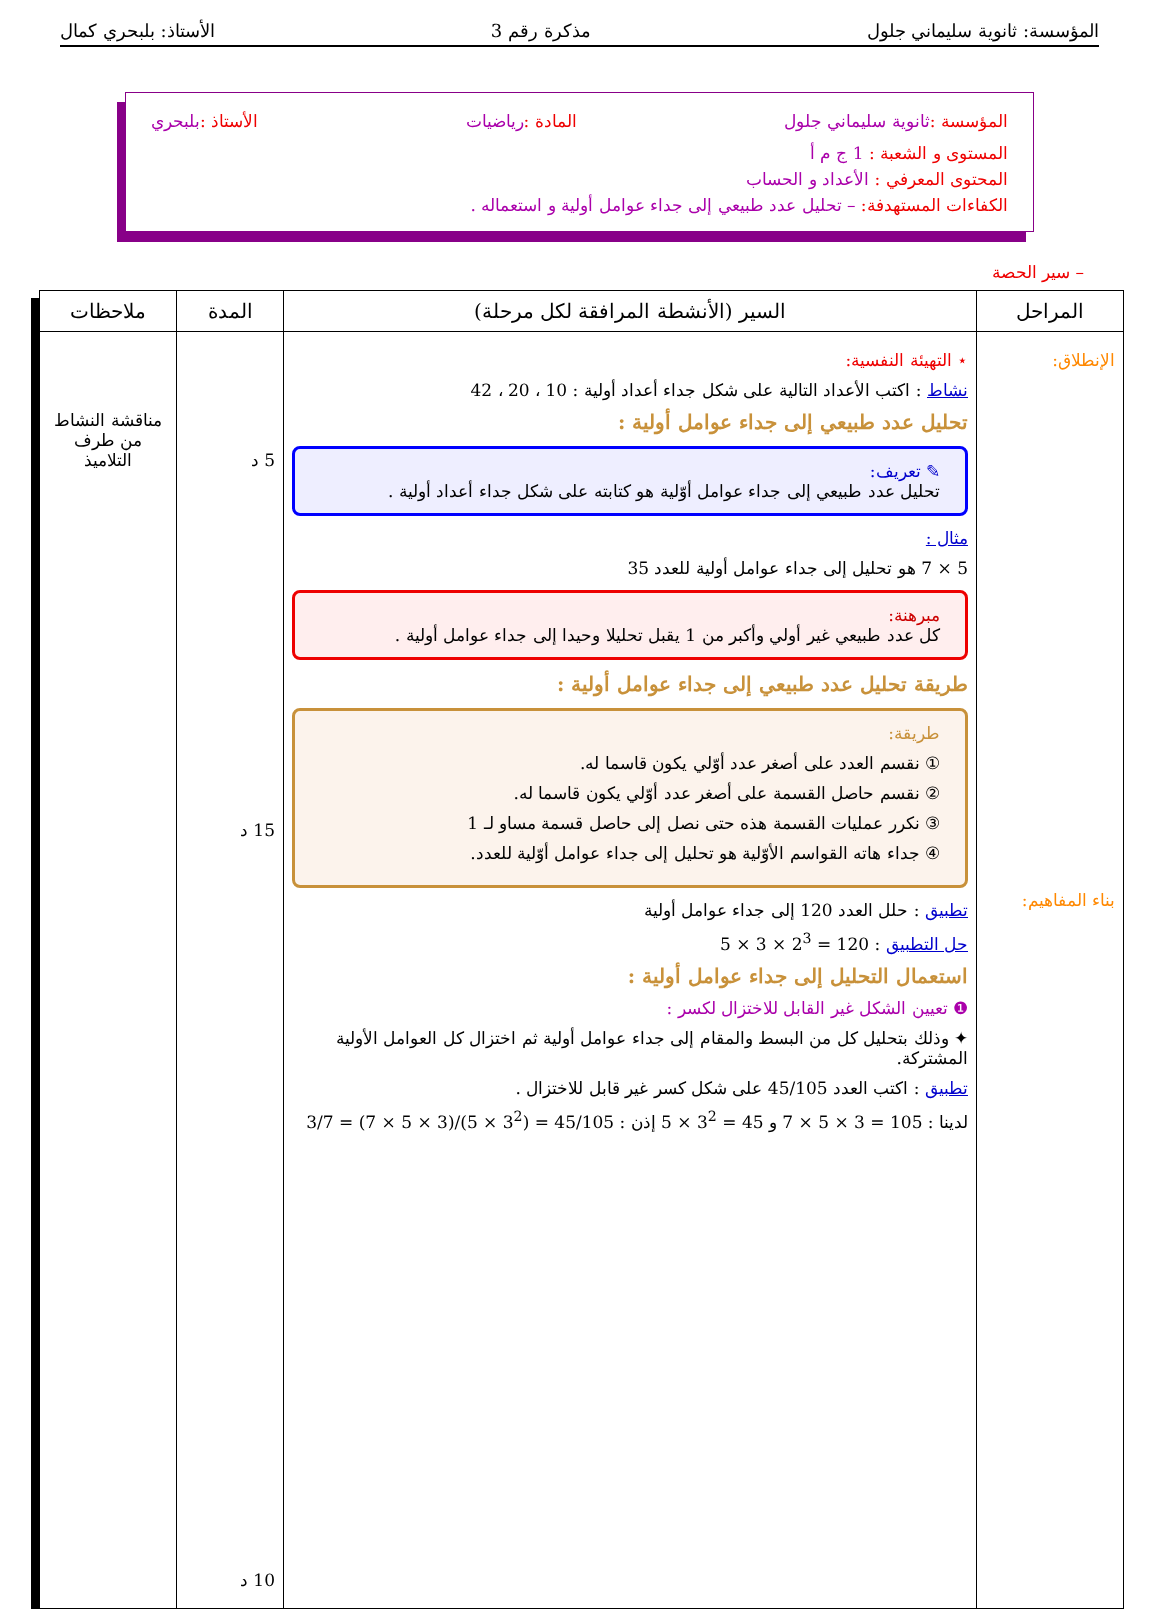المؤسسة: ثانوية سليماني جلول مذكرة رقم 3 الأستاذ: بلبحري كمال
المؤسسة : ثانوية سليماني جلول المادة : رياضيات الأستاذ : بلبحري
المستوى و الشعبة : 1 ج م أ
المحتوى المعرفي : الأعداد و الحساب
الكفاءات المستهدفة: – تحليل عدد طبيعي إلى جداء عوامل أولية و استعماله .
– سير الحصة
| المراحل | السير (الأنشطة المرافقة لكل مرحلة) | المدة | ملاحظات |
| --- | --- | --- | --- |
| الإنطلاق: بناء المفاهيم: | ⋆ التهيئة النفسية: نشاط : اكتب الأعداد التالية على شكل جداء أعداد أولية : 10 ، 20 ، 42 تحليل عدد طبيعي إلى جداء عوامل أولية : ✎ تعريف: تحليل عدد طبيعي إلى جداء عوامل أوّلية هو كتابته على شكل جداء أعداد أولية . مثال : 5 × 7 هو تحليل إلى جداء عوامل أولية للعدد 35 مبرهنة: كل عدد طبيعي غير أولي وأكبر من 1 يقبل تحليلا وحيدا إلى جداء عوامل أولية . طريقة تحليل عدد طبيعي إلى جداء عوامل أولية : طريقة: ① نقسم العدد على أصغر عدد أوّلي يكون قاسما له. ② نقسم حاصل القسمة على أصغر عدد أوّلي يكون قاسما له. ③ نكرر عمليات القسمة هذه حتى نصل إلى حاصل قسمة مساو لـ 1 ④ جداء هاته القواسم الأوّلية هو تحليل إلى جداء عوامل أوّلية للعدد. تطبيق : حلل العدد 120 إلى جداء عوامل أولية حل التطبيق : 120 = 2<sup>3</sup> × 3 × 5 استعمال التحليل إلى جداء عوامل أولية : ❶ تعيين الشكل غير القابل للاختزال لكسر : ✦ وذلك بتحليل كل من البسط والمقام إلى جداء عوامل أولية ثم اختزال كل العوامل الأولية المشتركة. تطبيق : اكتب العدد 45/105 على شكل كسر غير قابل للاختزال . لدينا : 105 = 3 × 5 × 7 و 45 = 3<sup>2</sup> × 5 إذن : 45/105 = (3<sup>2</sup> × 5)/(3 × 5 × 7) = 3/7 | 5 د 15 د 10 د | مناقشة النشاط من طرف التلاميذ |